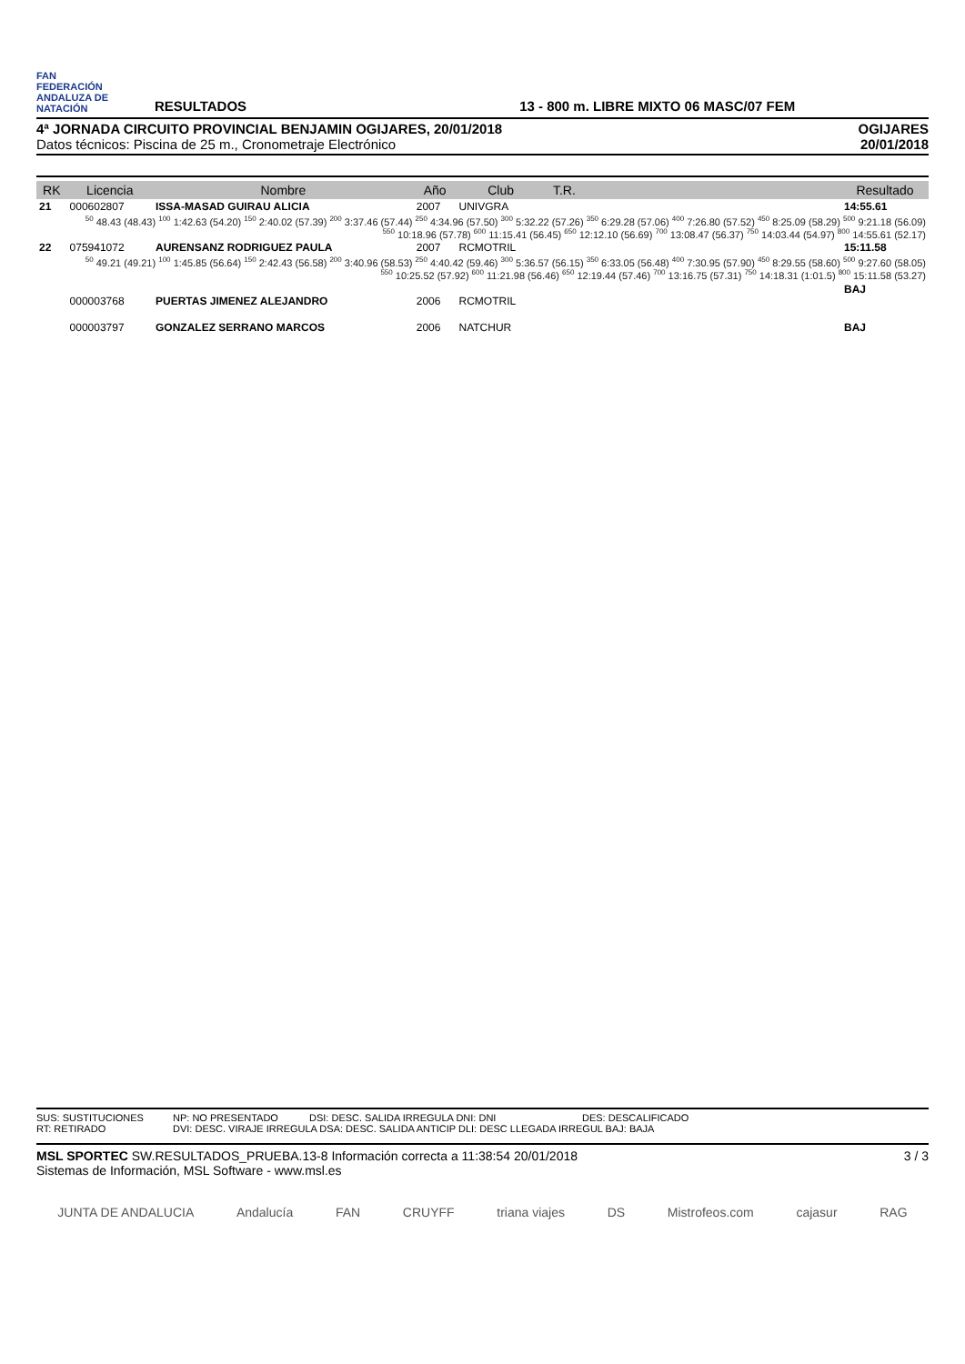FAN
FEDERACIÓN ANDALUZA DE NATACIÓN
RESULTADOS 13 - 800 m. LIBRE MIXTO 06 MASC/07 FEM
4ª JORNADA CIRCUITO PROVINCIAL BENJAMIN OGIJARES, 20/01/2018
Datos técnicos: Piscina de 25 m., Cronometraje Electrónico
OGIJARES
20/01/2018
| RK | Licencia | Nombre | Año | Club | T.R. | | Resultado |
| --- | --- | --- | --- | --- | --- | --- | --- |
| 21 | 000602807 | ISSA-MASAD GUIRAU ALICIA | 2007 | UNIVGRA | | | 14:55.61 |
| <sup>50</sup> 48.43 (48.43) <sup>100</sup> 1:42.63 (54.20) <sup>150</sup> 2:40.02 (57.39) <sup>200</sup> 3:37.46 (57.44) <sup>250</sup> 4:34.96 (57.50) <sup>300</sup> 5:32.22 (57.26) <sup>350</sup> 6:29.28 (57.06) <sup>400</sup> 7:26.80 (57.52) <sup>450</sup> 8:25.09 (58.29) <sup>500</sup> 9:21.18 (56.09) <sup>550</sup> 10:18.96 (57.78) <sup>600</sup> 11:15.41 (56.45) <sup>650</sup> 12:12.10 (56.69) <sup>700</sup> 13:08.47 (56.37) <sup>750</sup> 14:03.44 (54.97) <sup>800</sup> 14:55.61 (52.17) | | | | | | | |
| 22 | 075941072 | AURENSANZ RODRIGUEZ PAULA | 2007 | RCMOTRIL | | | 15:11.58 |
| <sup>50</sup> 49.21 (49.21) <sup>100</sup> 1:45.85 (56.64) <sup>150</sup> 2:42.43 (56.58) <sup>200</sup> 3:40.96 (58.53) <sup>250</sup> 4:40.42 (59.46) <sup>300</sup> 5:36.57 (56.15) <sup>350</sup> 6:33.05 (56.48) <sup>400</sup> 7:30.95 (57.90) <sup>450</sup> 8:29.55 (58.60) <sup>500</sup> 9:27.60 (58.05) <sup>550</sup> 10:25.52 (57.92) <sup>600</sup> 11:21.98 (56.46) <sup>650</sup> 12:19.44 (57.46) <sup>700</sup> 13:16.75 (57.31) <sup>750</sup> 14:18.31 (1:01.5) <sup>800</sup> 15:11.58 (53.27) | | | | | | | |
| | 000003768 | PUERTAS JIMENEZ ALEJANDRO | 2006 | RCMOTRIL | | | BAJ |
| | 000003797 | GONZALEZ SERRANO MARCOS | 2006 | NATCHUR | | | BAJ |
SUS: SUSTITUCIONES NP: NO PRESENTADO DSI: DESC. SALIDA IRREGULA DNI: DNI DES: DESCALIFICADO RT: RETIRADO DVI: DESC. VIRAJE IRREGULA DSA: DESC. SALIDA ANTICIP DLI: DESC LLEGADA IRREGUL BAJ: BAJA
MSL SPORTEC SW.RESULTADOS_PRUEBA.13-8 Información correcta a 11:38:54 20/01/2018
Sistemas de Información, MSL Software - www.msl.es
3 / 3
JUNTA DE ANDALUCIA Andalucía FAN CRUYFF triana viajes DS Mistrofeos.com cajasur RAG